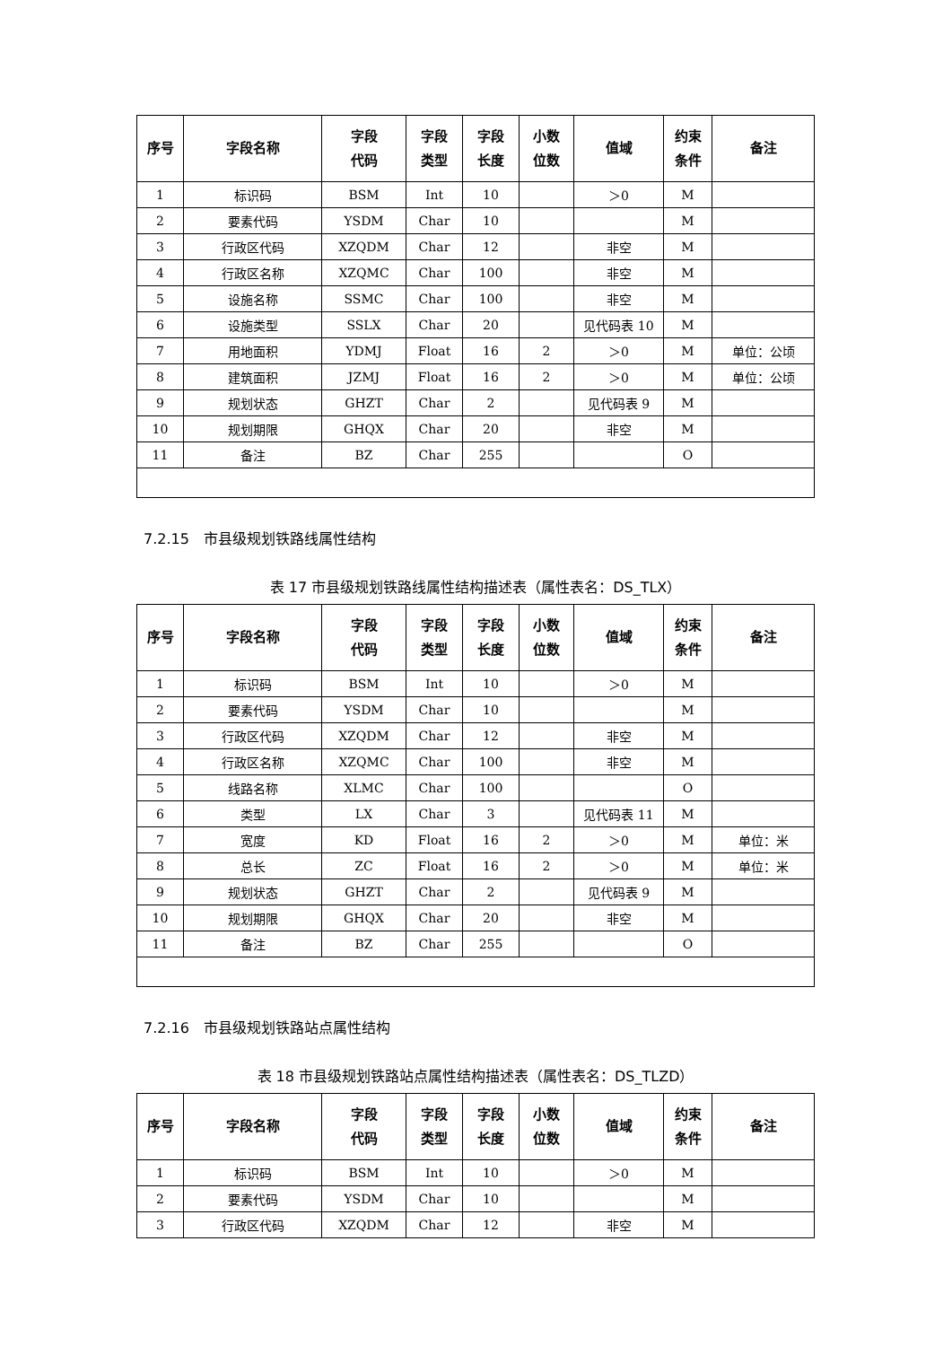| 序号 | 字段名称 | 字段 代码 | 字段 类型 | 字段 长度 | 小数 位数 | 值域 | 约束 条件 | 备注 |
| --- | --- | --- | --- | --- | --- | --- | --- | --- |
| 1 | 标识码 | BSM | Int | 10 | | ＞0 | M | |
| 2 | 要素代码 | YSDM | Char | 10 | | | M | |
| 3 | 行政区代码 | XZQDM | Char | 12 | | 非空 | M | |
| 4 | 行政区名称 | XZQMC | Char | 100 | | 非空 | M | |
| 5 | 设施名称 | SSMC | Char | 100 | | 非空 | M | |
| 6 | 设施类型 | SSLX | Char | 20 | | 见代码表 10 | M | |
| 7 | 用地面积 | YDMJ | Float | 16 | 2 | ＞0 | M | 单位：公顷 |
| 8 | 建筑面积 | JZMJ | Float | 16 | 2 | ＞0 | M | 单位：公顷 |
| 9 | 规划状态 | GHZT | Char | 2 | | 见代码表 9 | M | |
| 10 | 规划期限 | GHQX | Char | 20 | | 非空 | M | |
| 11 | 备注 | BZ | Char | 255 | | | O | |
7.2.15　市县级规划铁路线属性结构
表 17 市县级规划铁路线属性结构描述表（属性表名：DS_TLX）
| 序号 | 字段名称 | 字段 代码 | 字段 类型 | 字段 长度 | 小数 位数 | 值域 | 约束 条件 | 备注 |
| --- | --- | --- | --- | --- | --- | --- | --- | --- |
| 1 | 标识码 | BSM | Int | 10 | | ＞0 | M | |
| 2 | 要素代码 | YSDM | Char | 10 | | | M | |
| 3 | 行政区代码 | XZQDM | Char | 12 | | 非空 | M | |
| 4 | 行政区名称 | XZQMC | Char | 100 | | 非空 | M | |
| 5 | 线路名称 | XLMC | Char | 100 | | | O | |
| 6 | 类型 | LX | Char | 3 | | 见代码表 11 | M | |
| 7 | 宽度 | KD | Float | 16 | 2 | ＞0 | M | 单位：米 |
| 8 | 总长 | ZC | Float | 16 | 2 | ＞0 | M | 单位：米 |
| 9 | 规划状态 | GHZT | Char | 2 | | 见代码表 9 | M | |
| 10 | 规划期限 | GHQX | Char | 20 | | 非空 | M | |
| 11 | 备注 | BZ | Char | 255 | | | O | |
7.2.16　市县级规划铁路站点属性结构
表 18 市县级规划铁路站点属性结构描述表（属性表名：DS_TLZD）
| 序号 | 字段名称 | 字段 代码 | 字段 类型 | 字段 长度 | 小数 位数 | 值域 | 约束 条件 | 备注 |
| --- | --- | --- | --- | --- | --- | --- | --- | --- |
| 1 | 标识码 | BSM | Int | 10 | | ＞0 | M | |
| 2 | 要素代码 | YSDM | Char | 10 | | | M | |
| 3 | 行政区代码 | XZQDM | Char | 12 | | 非空 | M | |